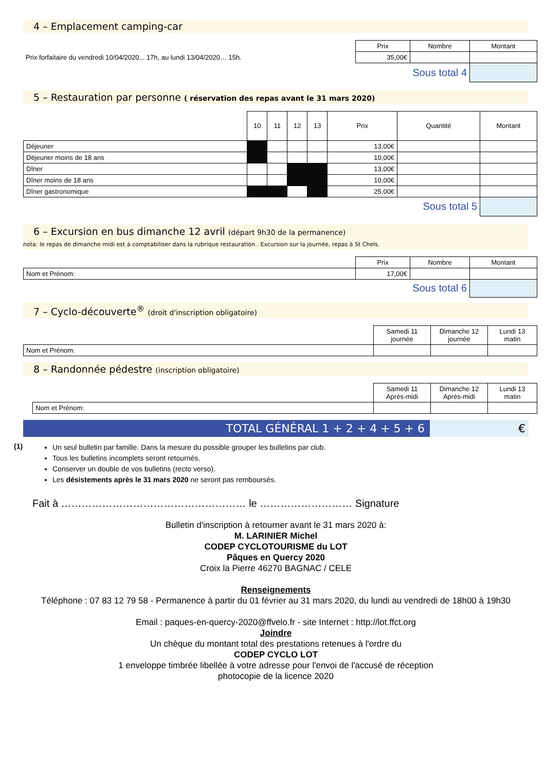4 – Emplacement camping-car
| | Prix | Nombre | Montant |
| Prix forfaitaire du vendredi 10/04/2020... 17h, au lundi 13/04/2020… 15h. | 35,00€ | | |
| | Sous total 4 | | |
5 – Restauration par personne ( réservation des repas avant le 31 mars 2020)
| | 10 | 11 | 12 | 13 | Prix | Quantité | Montant |
| Déjeuner | | | | | 13,00€ | | |
| Déjeuner moins de 18 ans | | | | | 10,00€ | | |
| Dîner | | | | | 13,00€ | | |
| Dîner moins de 18 ans | | | | | 10,00€ | | |
| Dîner gastronomique | | | | | 25,00€ | | |
| Sous total 5 | | | | | | | |
6 – Excursion en bus dimanche 12 avril (départ 9h30 de la permanence)
nota: le repas de dimanche midi est à comptabiliser dans la rubrique restauration . Excursion sur la journée, repas à St Chels.
| | Prix | Nombre | Montant |
| Nom et Prénom: | 17,00€ | | |
| | Sous total 6 | | |
7 – Cyclo-découverte<sup>®</sup> (droit d'inscription obligatoire)
| | Samedi 11 journée | Dimanche 12 journée | Lundi 13 matin |
| Nom et Prénom: | | | |
8 – Randonnée pédestre (inscription obligatoire)
| | Samedi 11 Après-midi | Dimanche 12 Après-midi | Lundi 13 matin |
| Nom et Prénom: | | | |
TOTAL GÉNÉRAL 1 + 2 + 4 + 5 + 6
€
(1)
Un seul bulletin par famille. Dans la mesure du possible grouper les bulletins par club.
Tous les bulletins incomplets seront retournés.
Conserver un double de vos bulletins (recto verso).
Les désistements après le 31 mars 2020 ne seront pas remboursés.
Fait à ……………………………………………… le ……………………… Signature
Bulletin d'inscription à retourner avant le 31 mars 2020 à:
M. LARINIER Michel
CODEP CYCLOTOURISME du LOT
Pâques en Quercy 2020
Croix la Pierre 46270 BAGNAC / CELE
Renseignements
Téléphone : 07 83 12 79 58 - Permanence à partir du 01 février au 31 mars 2020, du lundi au vendredi de 18h00 à 19h30
Email : paques-en-quercy-2020@ffvelo.fr - site Internet : http://lot.ffct.org
Joindre
Un chèque du montant total des prestations retenues à l'ordre du
CODEP CYCLO LOT
1 enveloppe timbrée libellée à votre adresse pour l'envoi de l'accusé de réception
photocopie de la licence 2020